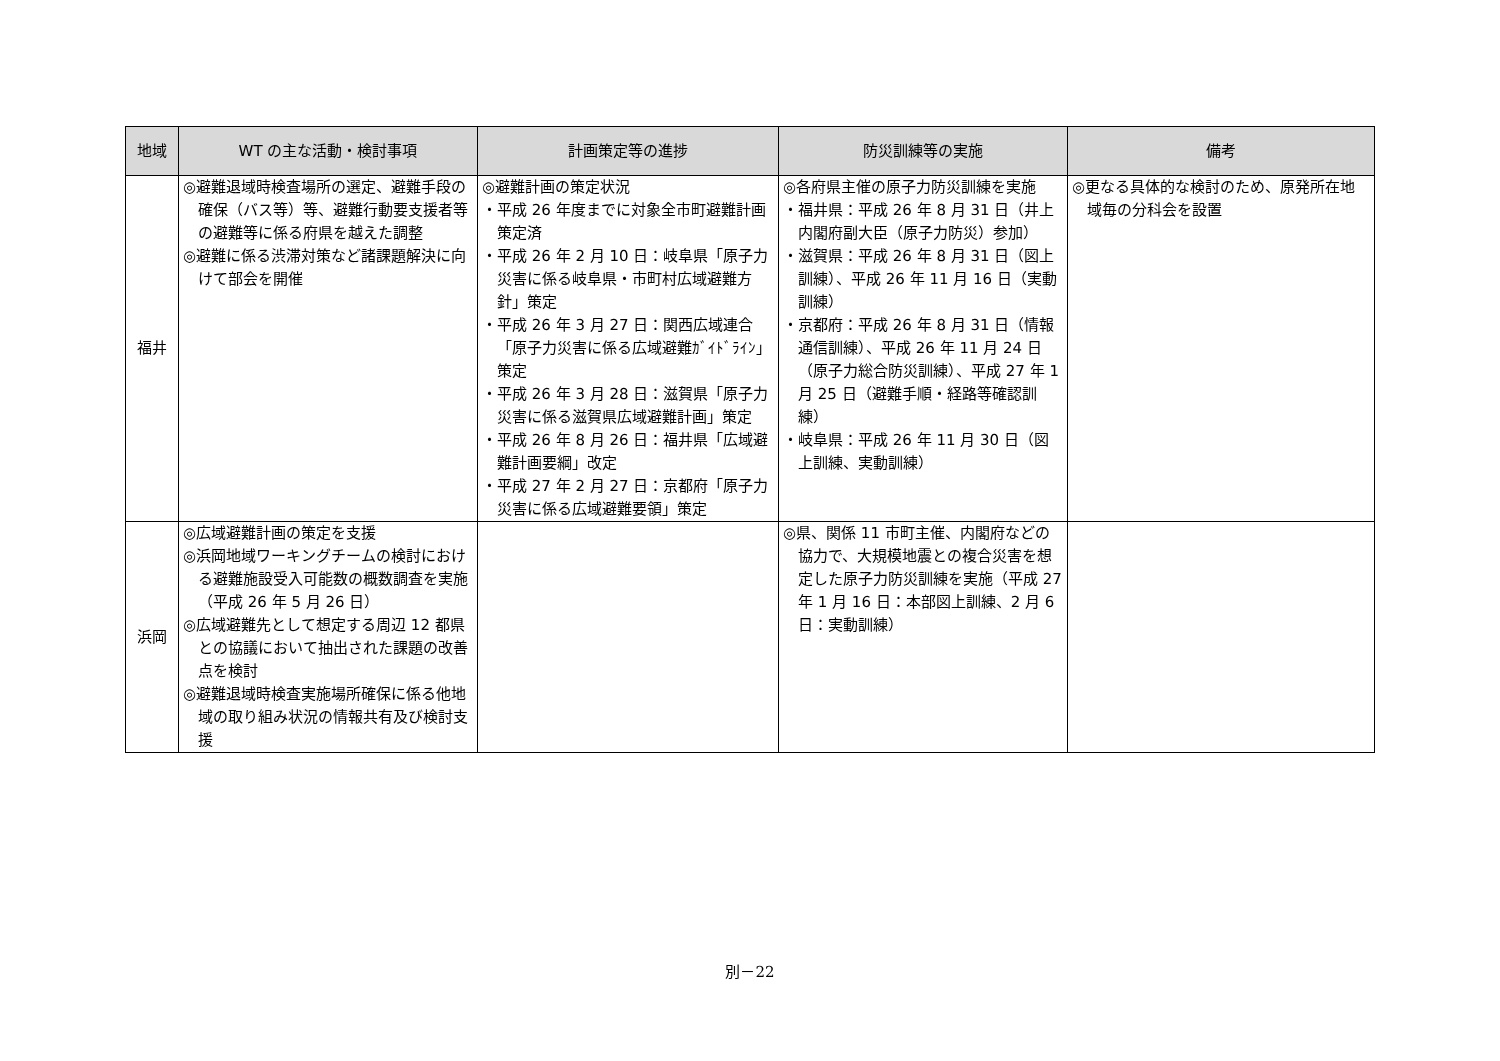| 地域 | WT の主な活動・検討事項 | 計画策定等の進捗 | 防災訓練等の実施 | 備考 |
| --- | --- | --- | --- | --- |
| 福井 | ◎避難退域時検査場所の選定、避難手段の確保（バス等）等、避難行動要支援者等の避難等に係る府県を越えた調整 ◎避難に係る渋滞対策など諸課題解決に向けて部会を開催 | ◎避難計画の策定状況 ・平成 26 年度までに対象全市町避難計画策定済 ・平成 26 年 2 月 10 日：岐阜県「原子力災害に係る岐阜県・市町村広域避難方針」策定 ・平成 26 年 3 月 27 日：関西広域連合「原子力災害に係る広域避難ｶﾞｲﾄﾞﾗｲﾝ」策定 ・平成 26 年 3 月 28 日：滋賀県「原子力災害に係る滋賀県広域避難計画」策定 ・平成 26 年 8 月 26 日：福井県「広域避難計画要綱」改定 ・平成 27 年 2 月 27 日：京都府「原子力災害に係る広域避難要領」策定 | ◎各府県主催の原子力防災訓練を実施 ・福井県：平成 26 年 8 月 31 日（井上内閣府副大臣（原子力防災）参加） ・滋賀県：平成 26 年 8 月 31 日（図上訓練）、平成 26 年 11 月 16 日（実動訓練） ・京都府：平成 26 年 8 月 31 日（情報通信訓練）、平成 26 年 11 月 24 日（原子力総合防災訓練）、平成 27 年 1 月 25 日（避難手順・経路等確認訓練） ・岐阜県：平成 26 年 11 月 30 日（図上訓練、実動訓練） | ◎更なる具体的な検討のため、原発所在地域毎の分科会を設置 |
| 浜岡 | ◎広域避難計画の策定を支援 ◎浜岡地域ワーキングチームの検討における避難施設受入可能数の概数調査を実施（平成 26 年 5 月 26 日） ◎広域避難先として想定する周辺 12 都県との協議において抽出された課題の改善点を検討 ◎避難退域時検査実施場所確保に係る他地域の取り組み状況の情報共有及び検討支援 | | ◎県、関係 11 市町主催、内閣府などの協力で、大規模地震との複合災害を想定した原子力防災訓練を実施（平成 27 年 1 月 16 日：本部図上訓練、2 月 6 日：実動訓練） | |
別－22